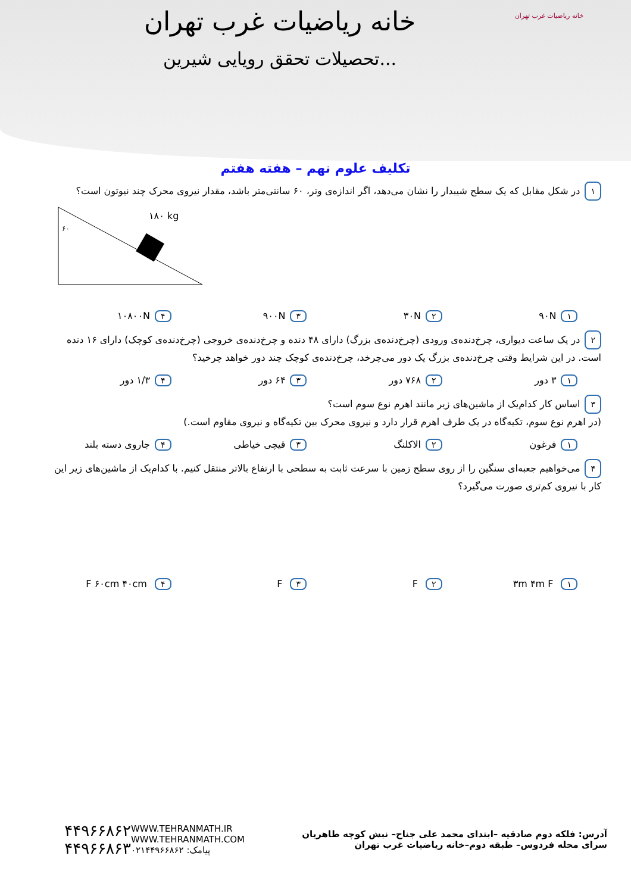خانه ریاضیات غرب تهران
تحصیلات تحقق رویایی شیرین...
خانه ریاضیات غرب تهران
تکلیف علوم نهم – هفته هفتم
۱ در شکل مقابل که یک سطح شیبدار را نشان می‌دهد، اگر اندازه‌ی وتر، ۶۰ سانتی‌متر باشد، مقدار نیروی محرک چند نیوتون است؟
۱۸۰ kg
۶۰
۱ ۹۰N ۲ ۳۰N ۳ ۹۰۰N ۴ ۱۰۸۰۰N
۲ در یک ساعت دیواری، چرخ‌دنده‌ی ورودی (چرخ‌دنده‌ی بزرگ) دارای ۴۸ دنده و چرخ‌دنده‌ی خروجی (چرخ‌دنده‌ی کوچک) دارای ۱۶ دنده است. در این شرایط وقتی چرخ‌دنده‌ی بزرگ یک دور می‌چرخد، چرخ‌دنده‌ی کوچک چند دور خواهد چرخید؟
۱ ۳ دور ۲ ۷۶۸ دور ۳ ۶۴ دور ۴ ۱/۳ دور
۳ اساس کار کدام‌یک از ماشین‌های زیر مانند اهرم نوع سوم است؟
(در اهرم نوع سوم، تکیه‌گاه در یک طرف اهرم قرار دارد و نیروی محرک بین تکیه‌گاه و نیروی مقاوم است.)
۱ فرغون ۲ الاکلنگ ۳ قیچی خیاطی ۴ جاروی دسته بلند
۴ می‌خواهیم جعبه‌ای سنگین را از روی سطح زمین با سرعت ثابت به سطحی با ارتفاع بالاتر منتقل کنیم. با کدام‌یک از ماشین‌های زیر این کار با نیروی کم‌تری صورت می‌گیرد؟
۱ ۳m ۴m F ۲ F ۳ F ۴ F ۶۰cm ۴۰cm
آدرس: فلکه دوم صادقیه –ابتدای محمد علی جناح– نبش کوچه طاهریان سرای محله فردوس– طبقه دوم–خانه ریاضیات غرب تهران
WWW.TEHRANMATH.IR
WWW.TEHRANMATH.COM
پیامک: ۰۲۱۴۴۹۶۶۸۶۲
۴۴۹۶۶۸۶۲
۴۴۹۶۶۸۶۳